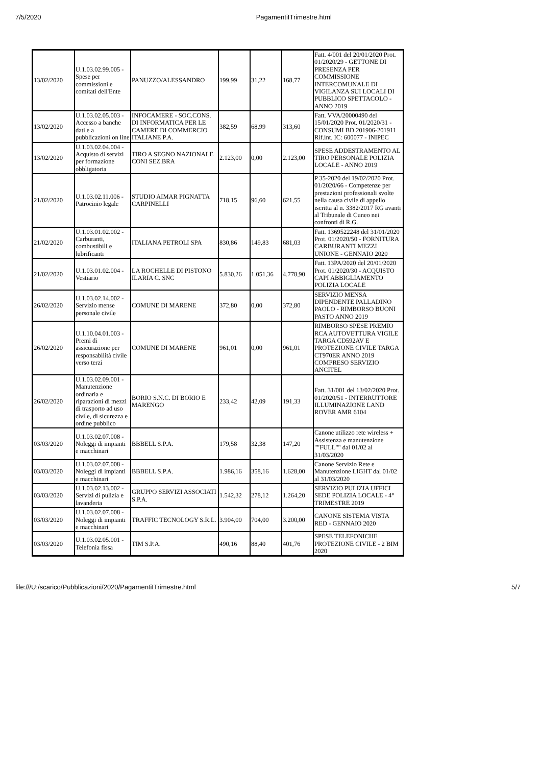7/5/2020 PagamentiITrimestre.html
| 13/02/2020 | U.1.03.02.99.005 - Spese per commissioni e comitati dell'Ente | PANUZZO/ALESSANDRO | 199,99 | 31,22 | 168,77 | Fatt. 4/001 del 20/01/2020 Prot. 01/2020/29 - GETTONE DI PRESENZA PER COMMISSIONE INTERCOMUNALE DI VIGILANZA SUI LOCALI DI PUBBLICO SPETTACOLO - ANNO 2019 |
| 13/02/2020 | U.1.03.02.05.003 - Accesso a banche dati e a pubblicazioni on line | INFOCAMERE - SOC.CONS. DI INFORMATICA PER LE CAMERE DI COMMERCIO ITALIANE P.A. | 382,59 | 68,99 | 313,60 | Fatt. VVA/20000490 del 15/01/2020 Prot. 01/2020/31 - CONSUMI BD 201906-201911 Rif.int. IC: 600077 - INIPEC |
| 13/02/2020 | U.1.03.02.04.004 - Acquisto di servizi per formazione obbligatoria | TIRO A SEGNO NAZIONALE CONI SEZ.BRA | 2.123,00 | 0,00 | 2.123,00 | SPESE ADDESTRAMENTO AL TIRO PERSONALE POLIZIA LOCALE - ANNO 2019 |
| 21/02/2020 | U.1.03.02.11.006 - Patrocinio legale | STUDIO AIMAR PIGNATTA CARPINELLI | 718,15 | 96,60 | 621,55 | P 35-2020 del 19/02/2020 Prot. 01/2020/66 - Competenze per prestazioni professionali svolte nella causa civile di appello iscritta al n. 3382/2017 RG avanti al Tribunale di Cuneo nei confronti di R.G. |
| 21/02/2020 | U.1.03.01.02.002 - Carburanti, combustibili e lubrificanti | ITALIANA PETROLI SPA | 830,86 | 149,83 | 681,03 | Fatt. 1369522248 del 31/01/2020 Prot. 01/2020/50 - FORNITURA CARBURANTI MEZZI UNIONE - GENNAIO 2020 |
| 21/02/2020 | U.1.03.01.02.004 - Vestiario | LA ROCHELLE DI PISTONO ILARIA C. SNC | 5.830,26 | 1.051,36 | 4.778,90 | Fatt. 13PA/2020 del 20/01/2020 Prot. 01/2020/30 - ACQUISTO CAPI ABBIGLIAMENTO POLIZIA LOCALE |
| 26/02/2020 | U.1.03.02.14.002 - Servizio mense personale civile | COMUNE DI MARENE | 372,80 | 0,00 | 372,80 | SERVIZIO MENSA DIPENDENTE PALLADINO PAOLO - RIMBORSO BUONI PASTO ANNO 2019 |
| 26/02/2020 | U.1.10.04.01.003 - Premi di assicurazione per responsabilità civile verso terzi | COMUNE DI MARENE | 961,01 | 0,00 | 961,01 | RIMBORSO SPESE PREMIO RCA AUTOVETTURA VIGILE TARGA CD592AV E PROTEZIONE CIVILE TARGA CT970ER ANNO 2019 COMPRESO SERVIZIO ANCITEL |
| 26/02/2020 | U.1.03.02.09.001 - Manutenzione ordinaria e riparazioni di mezzi di trasporto ad uso civile, di sicurezza e ordine pubblico | BORIO S.N.C. DI BORIO E MARENGO | 233,42 | 42,09 | 191,33 | Fatt. 31/001 del 13/02/2020 Prot. 01/2020/51 - INTERRUTTORE ILLUMINAZIONE LAND ROVER AMR 6104 |
| 03/03/2020 | U.1.03.02.07.008 - Noleggi di impianti e macchinari | BBBELL S.P.A. | 179,58 | 32,38 | 147,20 | Canone utilizzo rete wireless + Assistenza e manutenzione ""FULL"" dal 01/02 al 31/03/2020 |
| 03/03/2020 | U.1.03.02.07.008 - Noleggi di impianti e macchinari | BBBELL S.P.A. | 1.986,16 | 358,16 | 1.628,00 | Canone Servizio Rete e Manutenzione LIGHT dal 01/02 al 31/03/2020 |
| 03/03/2020 | U.1.03.02.13.002 - Servizi di pulizia e lavanderia | GRUPPO SERVIZI ASSOCIATI S.P.A. | 1.542,32 | 278,12 | 1.264,20 | SERVIZIO PULIZIA UFFICI SEDE POLIZIA LOCALE - 4° TRIMESTRE 2019 |
| 03/03/2020 | U.1.03.02.07.008 - Noleggi di impianti e macchinari | TRAFFIC TECNOLOGY S.R.L. | 3.904,00 | 704,00 | 3.200,00 | CANONE SISTEMA VISTA RED - GENNAIO 2020 |
| 03/03/2020 | U.1.03.02.05.001 - Telefonia fissa | TIM S.P.A. | 490,16 | 88,40 | 401,76 | SPESE TELEFONICHE PROTEZIONE CIVILE - 2 BIM 2020 |
file:///U:/scarico/Pubblicazioni/2020/PagamentiITrimestre.html 5/7